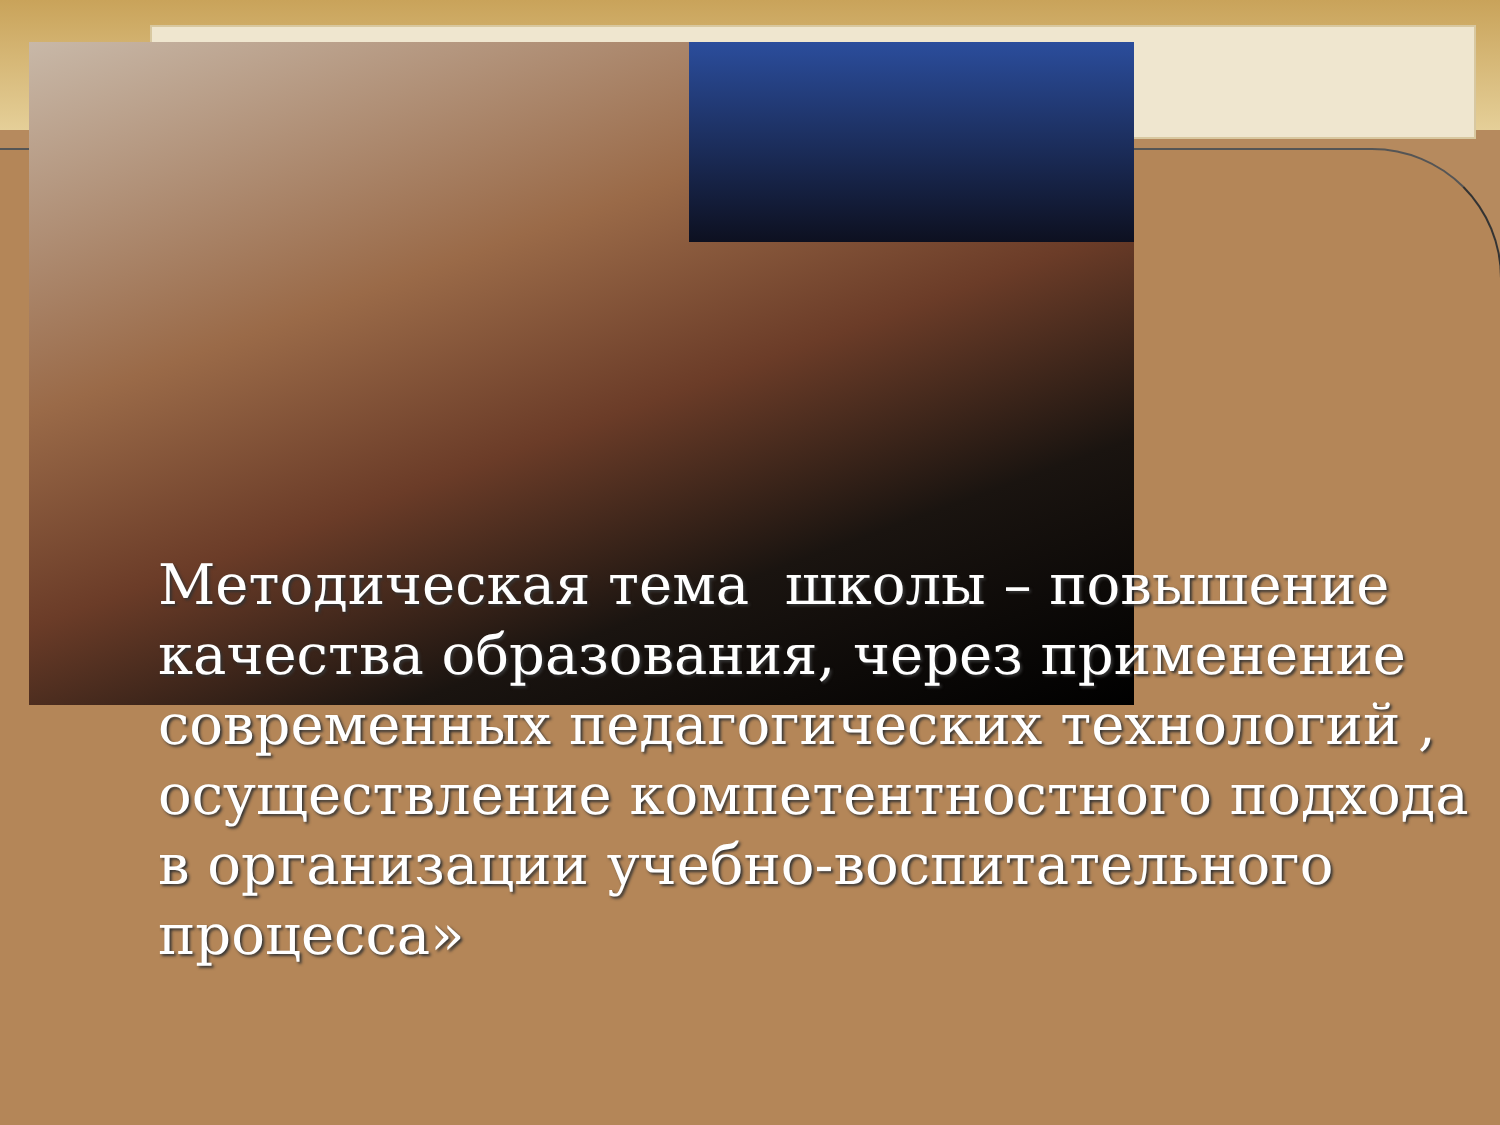Методическая тема школы – повышение качества образования, через применение современных педагогических технологий , осуществление компетентностного подхода в организации учебно-воспитательного процесса»